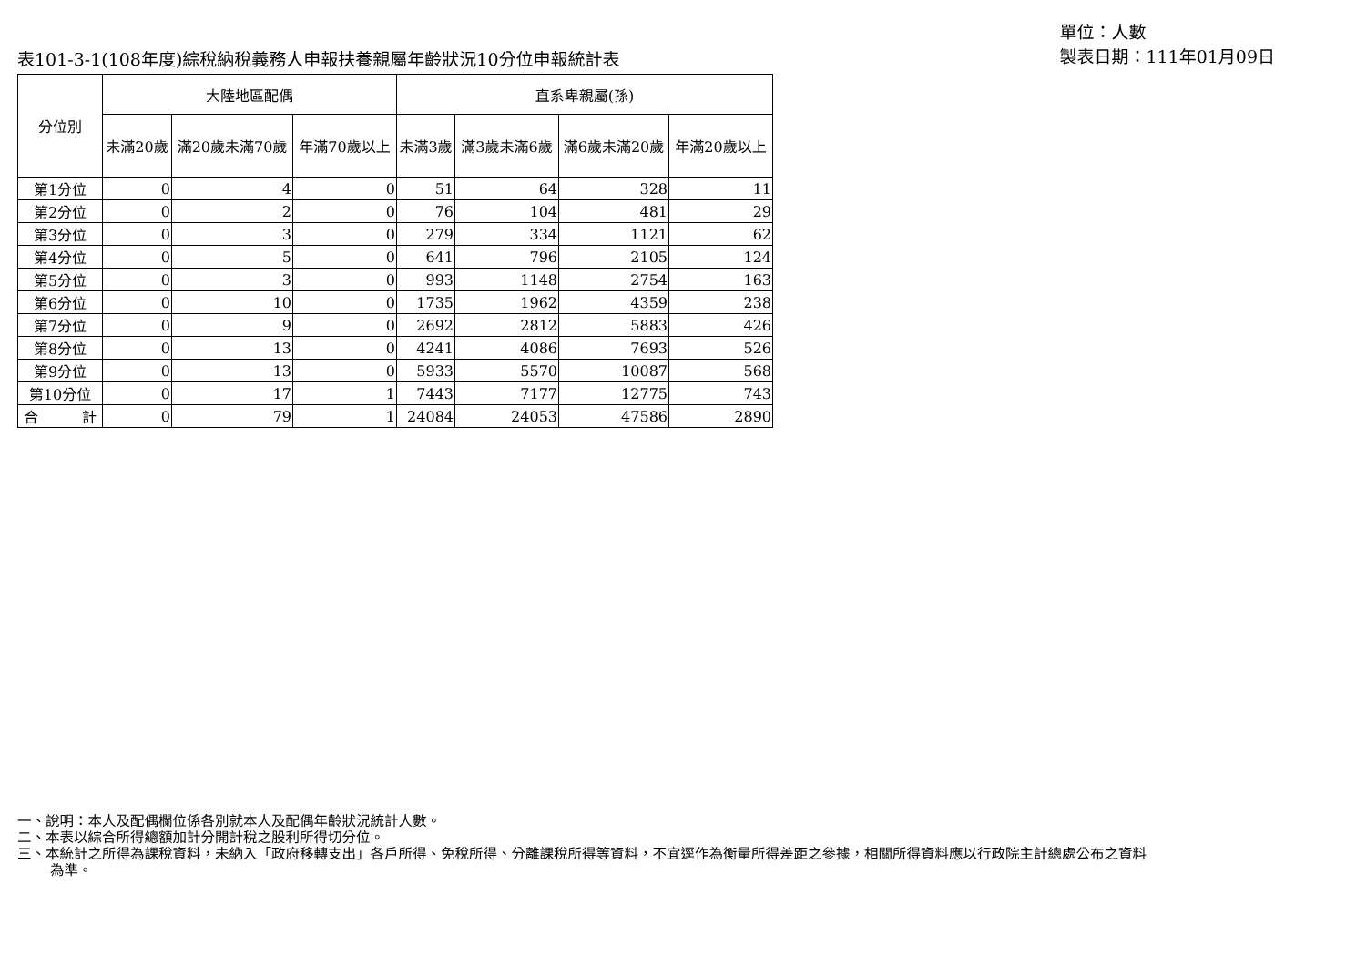表101-3-1(108年度)綜稅納稅義務人申報扶養親屬年齡狀況10分位申報統計表
單位：人數
製表日期：111年01月09日
| 分位別 | 大陸地區配偶 | | | 直系卑親屬(孫) | | | |
| --- | --- | --- | --- | --- | --- | --- | --- |
| | 未滿20歲 | 滿20歲未滿70歲 | 年滿70歲以上 | 未滿3歲 | 滿3歲未滿6歲 | 滿6歲未滿20歲 | 年滿20歲以上 |
| 第1分位 | 0 | 4 | 0 | 51 | 64 | 328 | 11 |
| 第2分位 | 0 | 2 | 0 | 76 | 104 | 481 | 29 |
| 第3分位 | 0 | 3 | 0 | 279 | 334 | 1121 | 62 |
| 第4分位 | 0 | 5 | 0 | 641 | 796 | 2105 | 124 |
| 第5分位 | 0 | 3 | 0 | 993 | 1148 | 2754 | 163 |
| 第6分位 | 0 | 10 | 0 | 1735 | 1962 | 4359 | 238 |
| 第7分位 | 0 | 9 | 0 | 2692 | 2812 | 5883 | 426 |
| 第8分位 | 0 | 13 | 0 | 4241 | 4086 | 7693 | 526 |
| 第9分位 | 0 | 13 | 0 | 5933 | 5570 | 10087 | 568 |
| 第10分位 | 0 | 17 | 1 | 7443 | 7177 | 12775 | 743 |
| 合 計 | 0 | 79 | 1 | 24084 | 24053 | 47586 | 2890 |
一、說明：本人及配偶欄位係各別就本人及配偶年齡狀況統計人數。
二、本表以綜合所得總額加計分開計稅之股利所得切分位。
三、本統計之所得為課稅資料，未納入「政府移轉支出」各戶所得、免稅所得、分離課稅所得等資料，不宜逕作為衡量所得差距之參據，相關所得資料應以行政院主計總處公布之資料
為準。